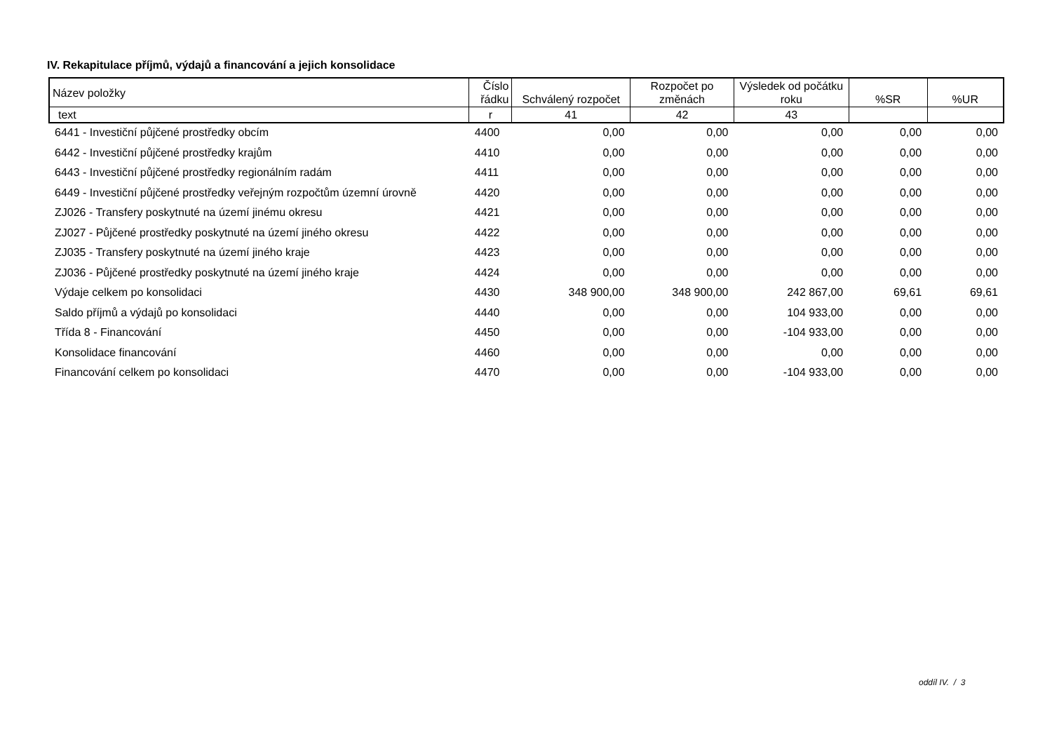IV. Rekapitulace příjmů, výdajů a financování a jejich konsolidace
| Název položky | Číslo řádku | Schválený rozpočet | Rozpočet po změnách | Výsledek od počátku roku | %SR | %UR |
| --- | --- | --- | --- | --- | --- | --- |
| text | r | 41 | 42 | 43 | | |
| 6441 - Investiční půjčené prostředky obcím | 4400 | 0,00 | 0,00 | 0,00 | 0,00 | 0,00 |
| 6442 - Investiční půjčené prostředky krajům | 4410 | 0,00 | 0,00 | 0,00 | 0,00 | 0,00 |
| 6443 - Investiční půjčené prostředky regionálním radám | 4411 | 0,00 | 0,00 | 0,00 | 0,00 | 0,00 |
| 6449 - Investiční půjčené prostředky veřejným rozpočtům územní úrovně | 4420 | 0,00 | 0,00 | 0,00 | 0,00 | 0,00 |
| ZJ026 - Transfery poskytnuté na území jinému okresu | 4421 | 0,00 | 0,00 | 0,00 | 0,00 | 0,00 |
| ZJ027 - Půjčené prostředky poskytnuté na území jiného okresu | 4422 | 0,00 | 0,00 | 0,00 | 0,00 | 0,00 |
| ZJ035 - Transfery poskytnuté na území jiného kraje | 4423 | 0,00 | 0,00 | 0,00 | 0,00 | 0,00 |
| ZJ036 - Půjčené prostředky poskytnuté na území jiného kraje | 4424 | 0,00 | 0,00 | 0,00 | 0,00 | 0,00 |
| Výdaje celkem po konsolidaci | 4430 | 348 900,00 | 348 900,00 | 242 867,00 | 69,61 | 69,61 |
| Saldo příjmů a výdajů po konsolidaci | 4440 | 0,00 | 0,00 | 104 933,00 | 0,00 | 0,00 |
| Třída 8 - Financování | 4450 | 0,00 | 0,00 | -104 933,00 | 0,00 | 0,00 |
| Konsolidace financování | 4460 | 0,00 | 0,00 | 0,00 | 0,00 | 0,00 |
| Financování celkem po konsolidaci | 4470 | 0,00 | 0,00 | -104 933,00 | 0,00 | 0,00 |
oddíl IV. / 3